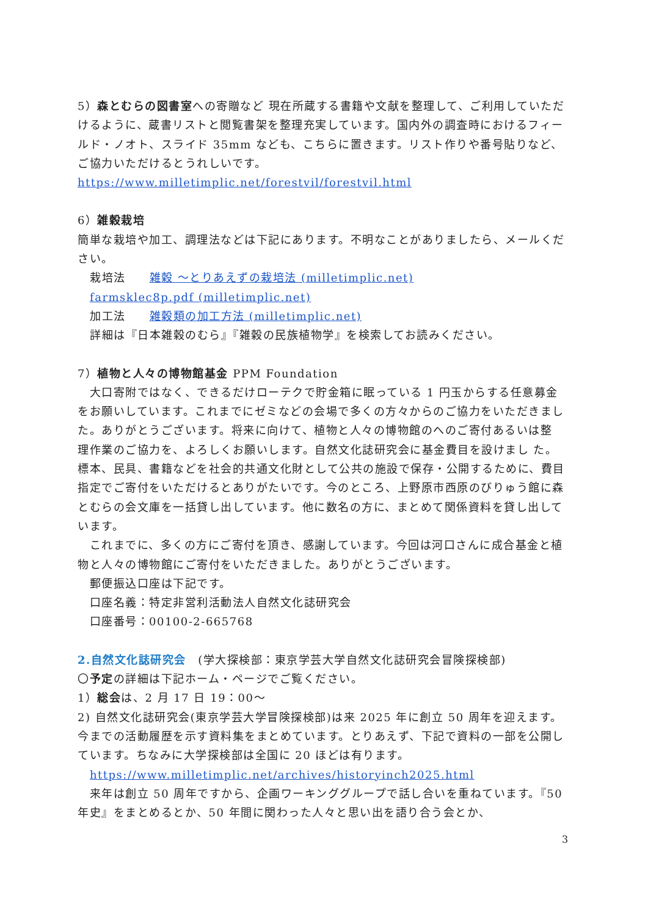5）森とむらの図書室への寄贈など 現在所蔵する書籍や文献を整理して、ご利用していただけるように、蔵書リストと閲覧書架を整理充実しています。国内外の調査時におけるフィールド・ノオト、スライド 35mm なども、こちらに置きます。リスト作りや番号貼りなど、ご協力いただけるとうれしいです。
https://www.milletimplic.net/forestvil/forestvil.html
6）雑穀栽培
簡単な栽培や加工、調理法などは下記にあります。不明なことがありましたら、メールください。
栽培法　　雑穀 ～とりあえずの栽培法 (milletimplic.net)
farmsklec8p.pdf (milletimplic.net)
加工法　　雑穀類の加工方法 (milletimplic.net)
詳細は『日本雑穀のむら』『雑穀の民族植物学』を検索してお読みください。
7）植物と人々の博物館基金 PPM Foundation
　大口寄附ではなく、できるだけローテクで貯金箱に眠っている 1 円玉からする任意募金をお願いしています。これまでにゼミなどの会場で多くの方々からのご協力をいただきました。ありがとうございます。将来に向けて、植物と人々の博物館のへのご寄付あるいは整 理作業のご協力を、よろしくお願いします。自然文化誌研究会に基金費目を設けまし た。標本、民具、書籍などを社会的共通文化財として公共の施設で保存・公開するために、費目指定でご寄付をいただけるとありがたいです。今のところ、上野原市西原のびりゅう館に森とむらの会文庫を一括貸し出しています。他に数名の方に、まとめて関係資料を貸し出しています。
　これまでに、多くの方にご寄付を頂き、感謝しています。今回は河口さんに成合基金と植物と人々の博物館にご寄付をいただきました。ありがとうございます。
　郵便振込口座は下記です。
　口座名義：特定非営利活動法人自然文化誌研究会
　口座番号：00100-2-665768
2.自然文化誌研究会　(学大探検部：東京学芸大学自然文化誌研究会冒険探検部)
〇予定の詳細は下記ホーム・ページでご覧ください。
1）総会は、2 月 17 日 19：00～
2) 自然文化誌研究会(東京学芸大学冒険探検部)は来 2025 年に創立 50 周年を迎えます。今までの活動履歴を示す資料集をまとめています。とりあえず、下記で資料の一部を公開しています。ちなみに大学探検部は全国に 20 ほどは有ります。
https://www.milletimplic.net/archives/historyinch2025.html
　来年は創立 50 周年ですから、企画ワーキンググループで話し合いを重ねています。『50 年史』をまとめるとか、50 年間に関わった人々と思い出を語り合う会とか、
3